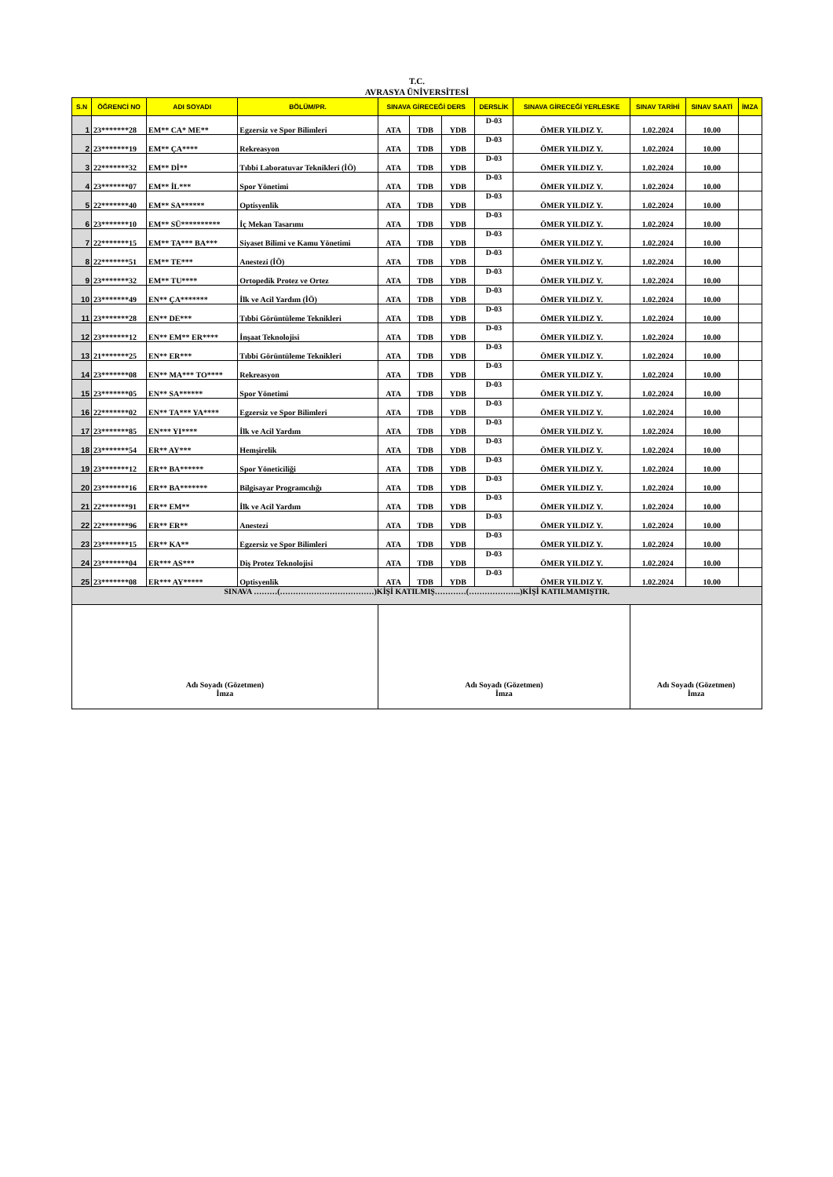T.C.
AVRASYA ÜNİVERSİTESİ
| S.N | ÖĞRENCİ NO | ADI SOYADI | BÖLÜM/PR. | SINAVA GİRECEĞİ DERS | | | DERSLİK | SINAVA GİRECEĞİ YERLESKE | SINAV TARİHİ | SINAV SAATİ | İMZA |
| --- | --- | --- | --- | --- | --- | --- | --- | --- | --- | --- | --- |
| 1 | 23*******28 | EM** CA* ME** | Egzersiz ve Spor Bilimleri | ATA | TDB | YDB | D-03 | ÖMER YILDIZ Y. | 1.02.2024 | 10.00 | |
| 2 | 23*******19 | EM** ÇA**** | Rekreasyon | ATA | TDB | YDB | D-03 | ÖMER YILDIZ Y. | 1.02.2024 | 10.00 | |
| 3 | 22*******32 | EM** Dİ** | Tıbbi Laboratuvar Teknikleri (İÖ) | ATA | TDB | YDB | D-03 | ÖMER YILDIZ Y. | 1.02.2024 | 10.00 | |
| 4 | 23*******07 | EM** İL*** | Spor Yönetimi | ATA | TDB | YDB | D-03 | ÖMER YILDIZ Y. | 1.02.2024 | 10.00 | |
| 5 | 22*******40 | EM** SA****** | Optisyenlik | ATA | TDB | YDB | D-03 | ÖMER YILDIZ Y. | 1.02.2024 | 10.00 | |
| 6 | 23*******10 | EM** SÜ********** | İç Mekan Tasarımı | ATA | TDB | YDB | D-03 | ÖMER YILDIZ Y. | 1.02.2024 | 10.00 | |
| 7 | 22*******15 | EM** TA*** BA*** | Siyaset Bilimi ve Kamu Yönetimi | ATA | TDB | YDB | D-03 | ÖMER YILDIZ Y. | 1.02.2024 | 10.00 | |
| 8 | 22*******51 | EM** TE*** | Anestezi (İÖ) | ATA | TDB | YDB | D-03 | ÖMER YILDIZ Y. | 1.02.2024 | 10.00 | |
| 9 | 23*******32 | EM** TU**** | Ortopedik Protez ve Ortez | ATA | TDB | YDB | D-03 | ÖMER YILDIZ Y. | 1.02.2024 | 10.00 | |
| 10 | 23*******49 | EN** ÇA******* | İlk ve Acil Yardım (İÖ) | ATA | TDB | YDB | D-03 | ÖMER YILDIZ Y. | 1.02.2024 | 10.00 | |
| 11 | 23*******28 | EN** DE*** | Tıbbi Görüntüleme Teknikleri | ATA | TDB | YDB | D-03 | ÖMER YILDIZ Y. | 1.02.2024 | 10.00 | |
| 12 | 23*******12 | EN** EM** ER**** | İnşaat Teknolojisi | ATA | TDB | YDB | D-03 | ÖMER YILDIZ Y. | 1.02.2024 | 10.00 | |
| 13 | 21*******25 | EN** ER*** | Tıbbi Görüntüleme Teknikleri | ATA | TDB | YDB | D-03 | ÖMER YILDIZ Y. | 1.02.2024 | 10.00 | |
| 14 | 23*******08 | EN** MA*** TO**** | Rekreasyon | ATA | TDB | YDB | D-03 | ÖMER YILDIZ Y. | 1.02.2024 | 10.00 | |
| 15 | 23*******05 | EN** SA****** | Spor Yönetimi | ATA | TDB | YDB | D-03 | ÖMER YILDIZ Y. | 1.02.2024 | 10.00 | |
| 16 | 22*******02 | EN** TA*** YA**** | Egzersiz ve Spor Bilimleri | ATA | TDB | YDB | D-03 | ÖMER YILDIZ Y. | 1.02.2024 | 10.00 | |
| 17 | 23*******85 | EN*** YI**** | İlk ve Acil Yardım | ATA | TDB | YDB | D-03 | ÖMER YILDIZ Y. | 1.02.2024 | 10.00 | |
| 18 | 23*******54 | ER** AY*** | Hemşirelik | ATA | TDB | YDB | D-03 | ÖMER YILDIZ Y. | 1.02.2024 | 10.00 | |
| 19 | 23*******12 | ER** BA****** | Spor Yöneticiliği | ATA | TDB | YDB | D-03 | ÖMER YILDIZ Y. | 1.02.2024 | 10.00 | |
| 20 | 23*******16 | ER** BA******* | Bilgisayar Programcılığı | ATA | TDB | YDB | D-03 | ÖMER YILDIZ Y. | 1.02.2024 | 10.00 | |
| 21 | 22*******91 | ER** EM** | İlk ve Acil Yardım | ATA | TDB | YDB | D-03 | ÖMER YILDIZ Y. | 1.02.2024 | 10.00 | |
| 22 | 22*******96 | ER** ER** | Anestezi | ATA | TDB | YDB | D-03 | ÖMER YILDIZ Y. | 1.02.2024 | 10.00 | |
| 23 | 23*******15 | ER** KA** | Egzersiz ve Spor Bilimleri | ATA | TDB | YDB | D-03 | ÖMER YILDIZ Y. | 1.02.2024 | 10.00 | |
| 24 | 23*******04 | ER*** AS*** | Diş Protez Teknolojisi | ATA | TDB | YDB | D-03 | ÖMER YILDIZ Y. | 1.02.2024 | 10.00 | |
| 25 | 23*******08 | ER*** AY***** | Optisyenlik | ATA | TDB | YDB | D-03 | ÖMER YILDIZ Y. | 1.02.2024 | 10.00 | |
| SINAVA ………(………………………………)KİŞİ KATILMIŞ…………(………………..)KİŞİ KATILMAMIŞTIR. | | | | | | | | | | | |
| Adı Soyadı (Gözetmen) İmza | | | | Adı Soyadı (Gözetmen) İmza | | | | | Adı Soyadı (Gözetmen) İmza | | |